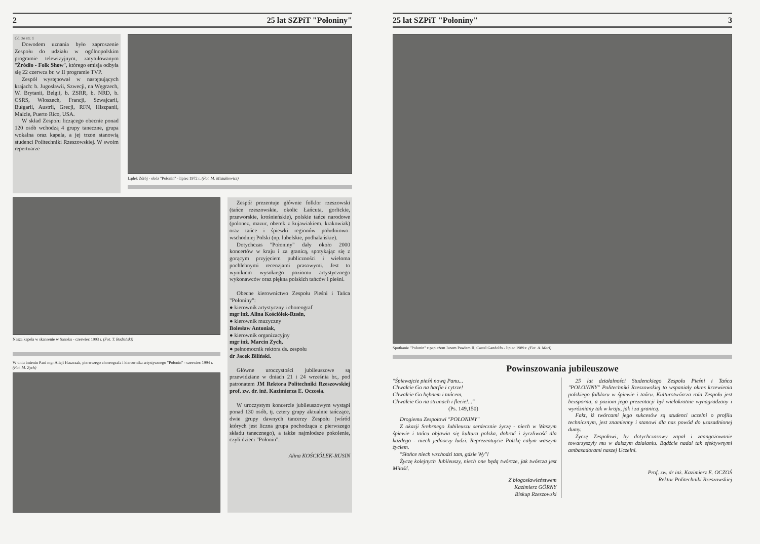2 25 lat SZPiT "Połoniny"
Cd. ze str. 1
Dowodem uznania było zaproszenie Zespołu do udziału w ogólnopolskim programie telewizyjnym, zatytułowanym "Źródło - Folk Show", którego emisja odbyła się 22 czerwca br. w II programie TVP.
Zespół występował w następujących krajach: b. Jugosławii, Szwecji, na Węgrzech, W. Brytanii, Belgii, b. ZSRR, b. NRD, b. CSRS, Włoszech, Francji, Szwajcarii, Bułgarii, Austrii, Grecji, RFN, Hiszpanii, Malcie, Puerto Rico, USA.
W skład Zespołu liczącego obecnie ponad 120 osób wchodzą 4 grupy taneczne, grupa wokalna oraz kapela, a jej trzon stanowią studenci Politechniki Rzeszowskiej. W swoim repertuarze
Lądek Zdrój - obóz "Połonin" - lipiec 1972 r. (Fot. M. Misiakiewicz)
Nasza kapela w skansenie w Sanoku - czerwiec 1993 r. (Fot. T. Budziński)
W dniu imienin Pani mgr Alicji Haszczak, pierwszego choreografa i kierownika artystycznego "Połonin" - czerwiec 1994 r. (Fot. M. Zych)
Zespół prezentuje głównie folklor rzeszowski (tańce rzeszowskie, okolic Łańcuta, gorlickie, przeworskie, krośnieńskie), polskie tańce narodowe (polonez, mazur, oberek z kujawiakiem, krakowiak) oraz tańce i śpiewki regionów południowo-wschodniej Polski (np. lubelskie, podhalańskie).
Dotychczas "Połoniny" dały około 2000 koncertów w kraju i za granicą, spotykając się z gorącym przyjęciem publiczności i wieloma pochlebnymi recenzjami prasowymi. Jest to wynikiem wysokiego poziomu artystycznego wykonawców oraz piękna polskich tańców i pieśni.
Obecne kierownictwo Zespołu Pieśni i Tańca "Połoniny":
● kierownik artystyczny i choreograf
mgr inż. Alina Kościółek-Rusin,
● kierownik muzyczny
Bolesław Antoniak,
● kierownik organizacyjny
mgr inż. Marcin Zych,
● pełnomocnik rektora ds. zespołu
dr Jacek Biliński.
Główne uroczystości jubileuszowe są przewidziane w dniach 21 i 24 września br., pod patronatem JM Rektora Politechniki Rzeszowskiej prof. zw. dr. inż. Kazimierza E. Oczosia.
W uroczystym koncercie jubileuszowym wystąpi ponad 130 osób, tj. cztery grupy aktualnie tańczące, dwie grupy dawnych tancerzy Zespołu (wśród których jest liczna grupa pochodząca z pierwszego składu tanecznego), a także najmłodsze pokolenie, czyli dzieci "Połonin".
Alina KOŚCIÓŁEK-RUSIN
25 lat SZPiT "Połoniny" 3
Spotkanie "Połonin" z papieżem Janem Pawłem II, Castel Gandolfo - lipiec 1989 r. (Fot. A. Mari)
Powinszowania jubileuszowe
"Śpiewajcie pieśń nową Panu...
Chwalcie Go na harfie i cytrze!
Chwalcie Go bębnem i tańcem,
Chwalcie Go na strunach i flecie!..."
(Ps. 149,150)
Drogiemu Zespołowi "POŁONINY"
Z okazji Srebrnego Jubileuszu serdecznie życzę - niech w Waszym śpiewie i tańcu objawia się kultura polska, dobroć i życzliwość dla każdego - niech jednoczy ludzi. Reprezentujcie Polskę całym waszym życiem.
"Słońce niech wschodzi tam, gdzie Wy"!
Życzę kolejnych Jubileuszy, niech one będą twórcze, jak twórcza jest Miłość.
Z błogosławieństwem
Kazimierz GÓRNY
Biskup Rzeszowski
25 lat działalności Studenckiego Zespołu Pieśni i Tańca "POŁONINY" Politechniki Rzeszowskiej to wspaniały okres krzewienia polskiego folkloru w śpiewie i tańcu. Kulturotwórcza rola Zespołu jest bezsporna, a poziom jego prezentacji był wielokrotnie wynagradzany i wyróżniany tak w kraju, jak i za granicą.
Fakt, iż twórcami jego sukcesów są studenci uczelni o profilu technicznym, jest znamienny i stanowi dla nas powód do uzasadnionej dumy.
Życzę Zespołowi, by dotychczasowy zapał i zaangażowanie towarzyszyły mu w dalszym działaniu. Bądźcie nadal tak efektywnymi ambasadorami naszej Uczelni.
Prof. zw. dr inż. Kazimierz E. OCZOŚ
Rektor Politechniki Rzeszowskiej